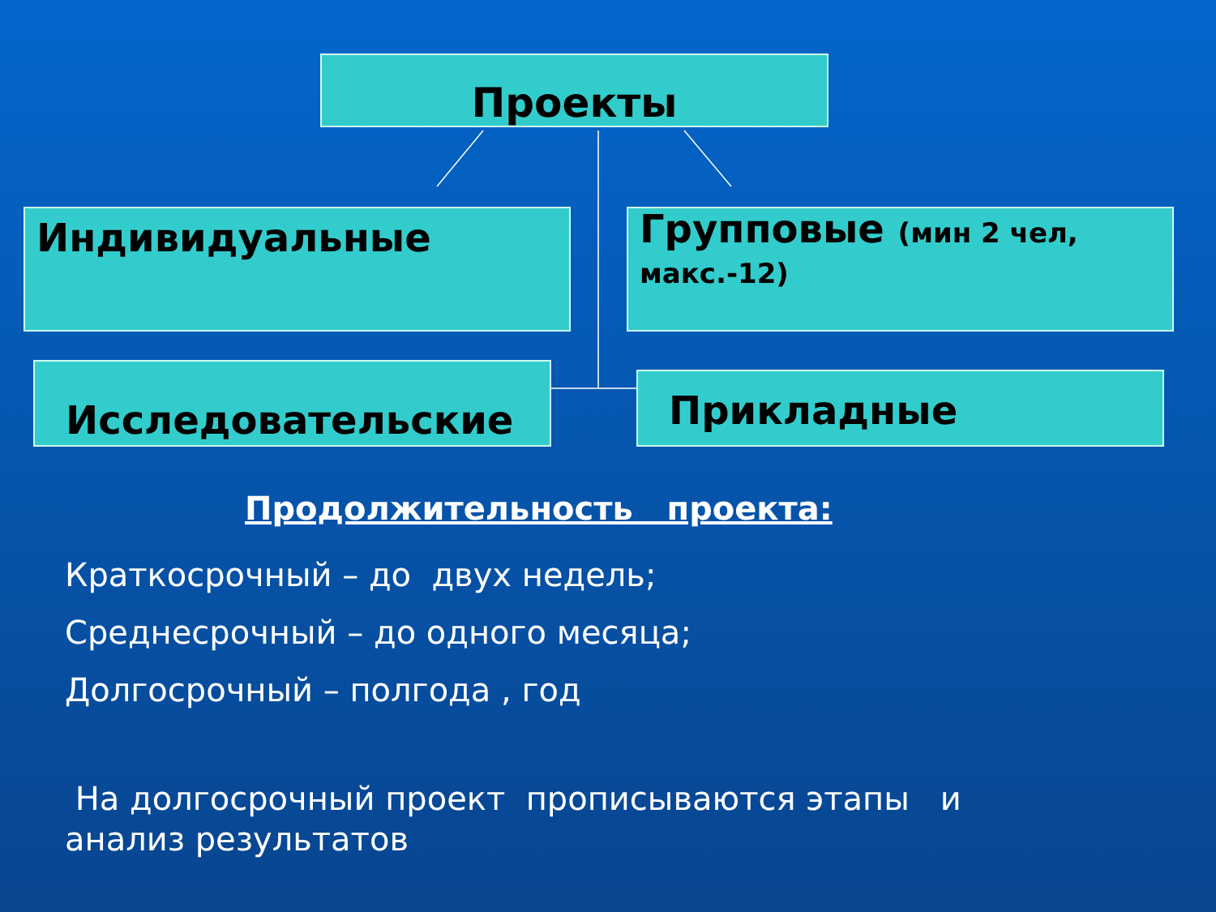Проекты
Индивидуальные
Групповые (мин 2 чел, макс.-12)
Исследовательские Прикладные
Продолжительность проекта:
Краткосрочный – до двух недель;
Среднесрочный – до одного месяца;
Долгосрочный – полгода , год
На долгосрочный проект прописываются этапы и анализ результатов